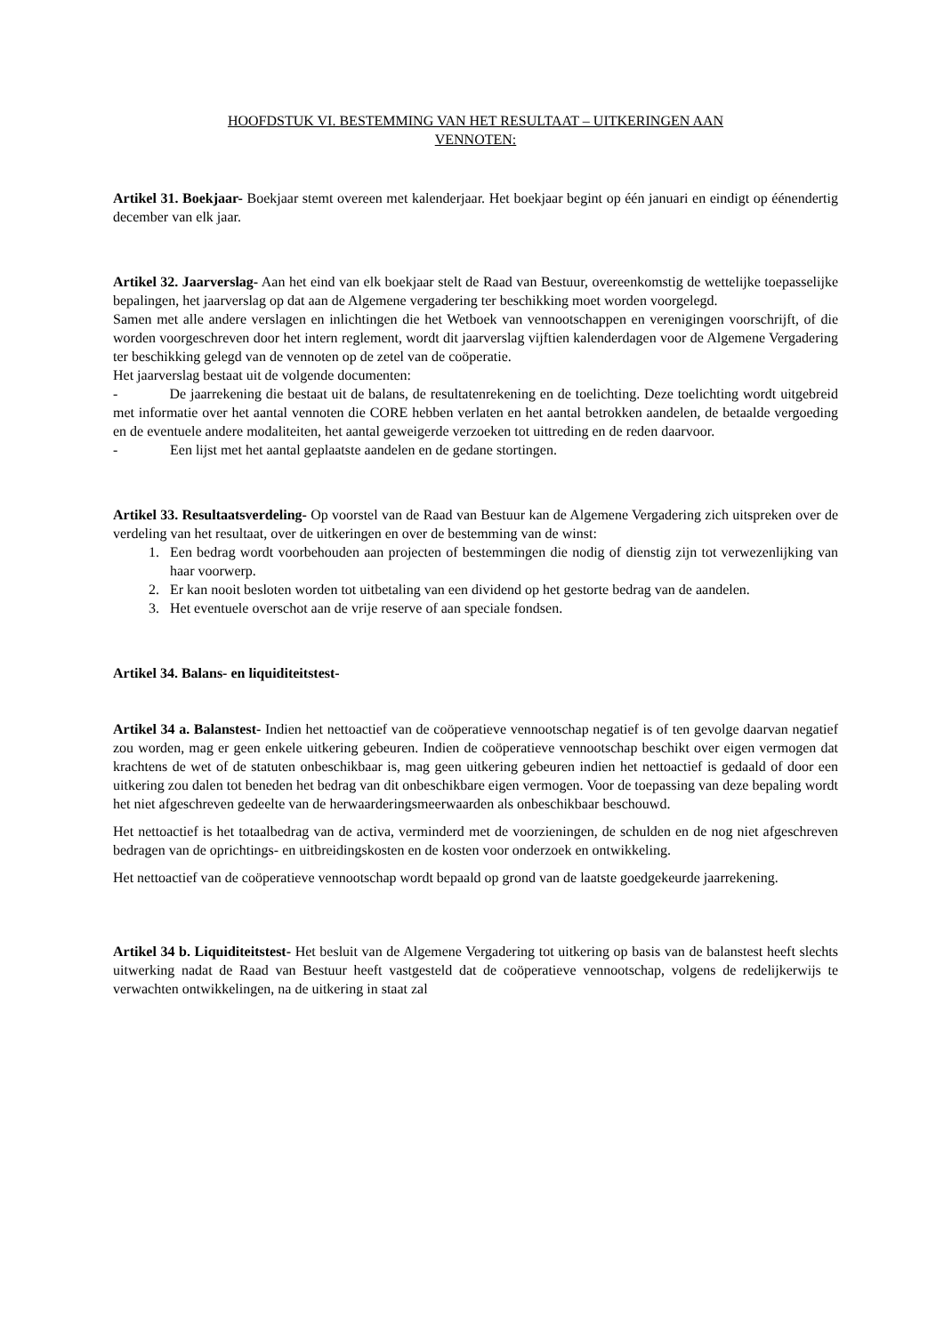HOOFDSTUK VI. BESTEMMING VAN HET RESULTAAT – UITKERINGEN AAN
VENNOTEN:
Artikel 31. Boekjaar- Boekjaar stemt overeen met kalenderjaar. Het boekjaar begint op één januari en eindigt op éénendertig december van elk jaar.
Artikel 32. Jaarverslag- Aan het eind van elk boekjaar stelt de Raad van Bestuur, overeenkomstig de wettelijke toepasselijke bepalingen, het jaarverslag op dat aan de Algemene vergadering ter beschikking moet worden voorgelegd.
Samen met alle andere verslagen en inlichtingen die het Wetboek van vennootschappen en verenigingen voorschrijft, of die worden voorgeschreven door het intern reglement, wordt dit jaarverslag vijftien kalenderdagen voor de Algemene Vergadering ter beschikking gelegd van de vennoten op de zetel van de coöperatie.
Het jaarverslag bestaat uit de volgende documenten:
- De jaarrekening die bestaat uit de balans, de resultatenrekening en de toelichting. Deze toelichting wordt uitgebreid met informatie over het aantal vennoten die CORE hebben verlaten en het aantal betrokken aandelen, de betaalde vergoeding en de eventuele andere modaliteiten, het aantal geweigerde verzoeken tot uittreding en de reden daarvoor.
- Een lijst met het aantal geplaatste aandelen en de gedane stortingen.
Artikel 33. Resultaatsverdeling- Op voorstel van de Raad van Bestuur kan de Algemene Vergadering zich uitspreken over de verdeling van het resultaat, over de uitkeringen en over de bestemming van de winst:
1. Een bedrag wordt voorbehouden aan projecten of bestemmingen die nodig of dienstig zijn tot verwezenlijking van haar voorwerp.
2. Er kan nooit besloten worden tot uitbetaling van een dividend op het gestorte bedrag van de aandelen.
3. Het eventuele overschot aan de vrije reserve of aan speciale fondsen.
Artikel 34. Balans- en liquiditeitstest-
Artikel 34 a. Balanstest- Indien het nettoactief van de coöperatieve vennootschap negatief is of ten gevolge daarvan negatief zou worden, mag er geen enkele uitkering gebeuren. Indien de coöperatieve vennootschap beschikt over eigen vermogen dat krachtens de wet of de statuten onbeschikbaar is, mag geen uitkering gebeuren indien het nettoactief is gedaald of door een uitkering zou dalen tot beneden het bedrag van dit onbeschikbare eigen vermogen. Voor de toepassing van deze bepaling wordt het niet afgeschreven gedeelte van de herwaarderingsmeerwaarden als onbeschikbaar beschouwd.
Het nettoactief is het totaalbedrag van de activa, verminderd met de voorzieningen, de schulden en de nog niet afgeschreven bedragen van de oprichtings- en uitbreidingskosten en de kosten voor onderzoek en ontwikkeling.
Het nettoactief van de coöperatieve vennootschap wordt bepaald op grond van de laatste goedgekeurde jaarrekening.
Artikel 34 b. Liquiditeitstest- Het besluit van de Algemene Vergadering tot uitkering op basis van de balanstest heeft slechts uitwerking nadat de Raad van Bestuur heeft vastgesteld dat de coöperatieve vennootschap, volgens de redelijkerwijs te verwachten ontwikkelingen, na de uitkering in staat zal